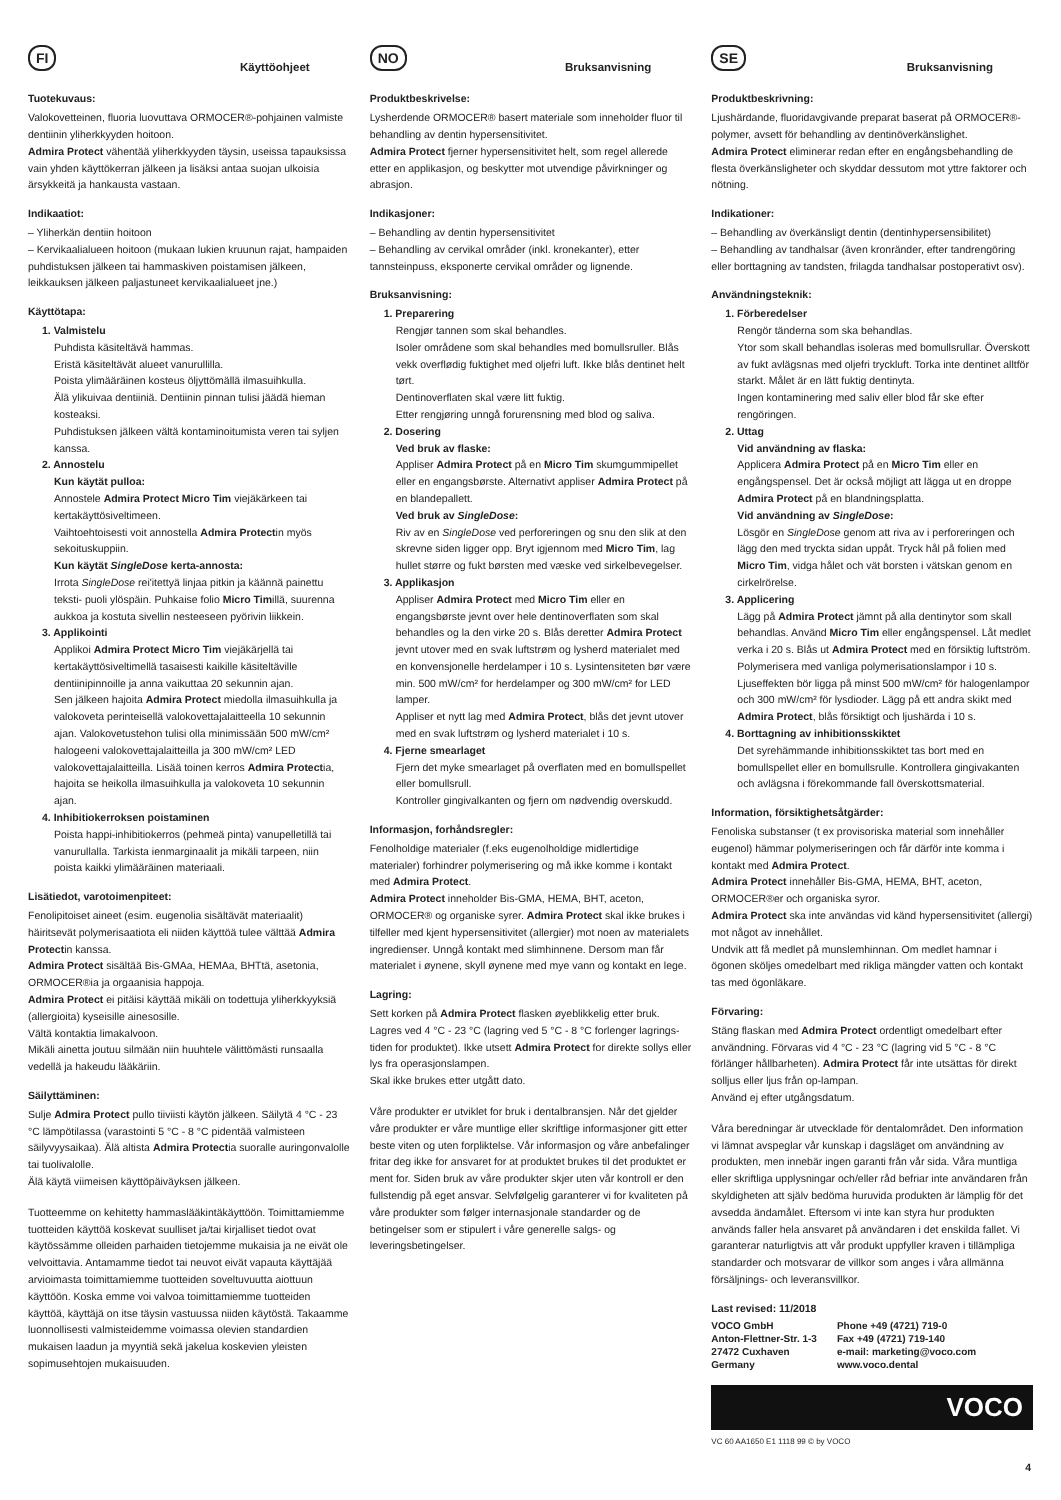FI Käyttöohjeet
Tuotekuvaus:
Valokovetteinen, fluoria luovuttava ORMOCER®-pohjainen valmiste dentiinin yliherkkyyden hoitoon.
Admira Protect vähentää yliherkkyyden täysin, useissa tapauksissa vain yhden käyttökerran jälkeen ja lisäksi antaa suojan ulkoisia ärsykkeitä ja hankausta vastaan.
Indikaatiot:
– Yliherkän dentiin hoitoon
– Kervikaalialueen hoitoon (mukaan lukien kruunun rajat, hampaiden puhdistuksen jälkeen tai hammaskiven poistamisen jälkeen, leikkauksen jälkeen paljastuneet kervikaalialueet jne.)
Käyttötapa:
1. Valmistelu
Puhdista käsiteltävä hammas.
Eristä käsiteltävät alueet vanurullilla.
Poista ylimääräinen kosteus öljyttömällä ilmasuihkulla.
Älä ylikuivaa dentiiniä. Dentiinin pinnan tulisi jäädä hieman kosteaksi.
Puhdistuksen jälkeen vältä kontaminoitumista veren tai syljen kanssa.
2. Annostelu
Kun käytät pulloa:
Annostele Admira Protect Micro Tim viejäkärkeen tai kertakäyttösiveltimeen.
Vaihtoehtoisesti voit annostella Admira Protectin myös sekoituskuppiin.
Kun käytät SingleDose kerta-annosta:
Irrota SingleDose rei'itettyä linjaa pitkin ja käännä painettu teksti- puoli ylöspäin. Puhkaise folio Micro Timillä, suurenna aukkoa ja kostuta sivellin nesteeseen pyörivin liikkein.
3. Applikointi
Applikoi Admira Protect Micro Tim viejäkärjellä tai kertakäyttösiveltimellä tasaisesti kaikille käsiteltäville dentiinipinnoille ja anna vaikuttaa 20 sekunnin ajan.
Sen jälkeen hajoita Admira Protect miedolla ilmasuihkulla ja valokoveta perinteisellä valokovettajalaitteella 10 sekunnin ajan. Valokovetustehon tulisi olla minimissään 500 mW/cm² halogeeni valokovettajalaitteilla ja 300 mW/cm² LED valokovettajalaitteilla. Lisää toinen kerros Admira Protectia, hajoita se heikolla ilmasuihkulla ja valokoveta 10 sekunnin ajan.
4. Inhibitiokerroksen poistaminen
Poista happi-inhibitiokerros (pehmeä pinta) vanupelletillä tai vanurullalla. Tarkista ienmarginaalit ja mikäli tarpeen, niin poista kaikki ylimääräinen materiaali.
Lisätiedot, varotoimenpiteet:
Fenolipitoiset aineet (esim. eugenolia sisältävät materiaalit) häiritsevät polymerisaatiota eli niiden käyttöä tulee välttää Admira Protectin kanssa.
Admira Protect sisältää Bis-GMAa, HEMAa, BHTtä, asetonia, ORMOCER®ia ja orgaanisia happoja.
Admira Protect ei pitäisi käyttää mikäli on todettuja yliherkkyyksiä (allergioita) kyseisille ainesosille.
Vältä kontaktia limakalvoon.
Mikäli ainetta joutuu silmään niin huuhtele välittömästi runsaalla vedellä ja hakeudu lääkäriin.
Säilyttäminen:
Sulje Admira Protect pullo tiiviisti käytön jälkeen. Säilytä 4 °C - 23 °C lämpötilassa (varastointi 5 °C - 8 °C pidentää valmisteen säilyvyysaikaa). Älä altista Admira Protectia suoralle auringonvalolle tai tuolivalolle.
Älä käytä viimeisen käyttöpäiväyksen jälkeen.
Tuotteemme on kehitetty hammaslääkintäkäyttöön. Toimittamiemme tuotteiden käyttöä koskevat suulliset ja/tai kirjalliset tiedot ovat käytössämme olleiden parhaiden tietojemme mukaisia ja ne eivät ole velvoittavia. Antamamme tiedot tai neuvot eivät vapauta käyttäjää arvioimasta toimittamiemme tuotteiden soveltuvuutta aiottuun käyttöön. Koska emme voi valvoa toimittamiemme tuotteiden käyttöä, käyttäjä on itse täysin vastuussa niiden käytöstä. Takaamme luonnollisesti valmisteidemme voimassa olevien standardien mukaisen laadun ja myyntiä sekä jakelua koskevien yleisten sopimusehtojen mukaisuuden.
NO Bruksanvisning
Produktbeskrivelse:
Lysherdende ORMOCER® basert materiale som inneholder fluor til behandling av dentin hypersensitivitet.
Admira Protect fjerner hypersensitivitet helt, som regel allerede etter en applikasjon, og beskytter mot utvendige påvirkninger og abrasjon.
Indikasjoner:
– Behandling av dentin hypersensitivitet
– Behandling av cervikal områder (inkl. kronekanter), etter tannsteinpuss, eksponerte cervikal områder og lignende.
Bruksanvisning:
1. Preparering
Rengjør tannen som skal behandles.
Isoler områdene som skal behandles med bomullsruller. Blås vekk overflødig fuktighet med oljefri luft. Ikke blås dentinet helt tørt.
Dentinoverflaten skal være litt fuktig.
Etter rengjøring unngå forurensning med blod og saliva.
2. Dosering
Ved bruk av flaske:
Appliser Admira Protect på en Micro Tim skumgummipellet eller en engangsbørste. Alternativt appliser Admira Protect på en blandepallett.
Ved bruk av SingleDose:
Riv av en SingleDose ved perforeringen og snu den slik at den skrevne siden ligger opp. Bryt igjennom med Micro Tim, lag hullet større og fukt børsten med væske ved sirkelbevegelser.
3. Applikasjon
Appliser Admira Protect med Micro Tim eller en engangsbørste jevnt over hele dentinoverflaten som skal behandles og la den virke 20 s. Blås deretter Admira Protect jevnt utover med en svak luftstrøm og lysherd materialet med en konvensjonelle herdelamper i 10 s. Lysintensiteten bør være min. 500 mW/cm² for herdelamper og 300 mW/cm² for LED lamper.
Appliser et nytt lag med Admira Protect, blås det jevnt utover med en svak luftstrøm og lysherd materialet i 10 s.
4. Fjerne smearlaget
Fjern det myke smearlaget på overflaten med en bomullspellet eller bomullsrull.
Kontroller gingivalkanten og fjern om nødvendig overskudd.
Informasjon, forhåndsregler:
Fenolholdige materialer (f.eks eugenolholdige midlertidige materialer) forhindrer polymerisering og må ikke komme i kontakt med Admira Protect.
Admira Protect inneholder Bis-GMA, HEMA, BHT, aceton, ORMOCER® og organiske syrer. Admira Protect skal ikke brukes i tilfeller med kjent hypersensitivitet (allergier) mot noen av materialets ingredienser. Unngå kontakt med slimhinnene. Dersom man får materialet i øynene, skyll øynene med mye vann og kontakt en lege.
Lagring:
Sett korken på Admira Protect flasken øyeblikkelig etter bruk. Lagres ved 4 °C - 23 °C (lagring ved 5 °C - 8 °C forlenger lagrings-tiden for produktet). Ikke utsett Admira Protect for direkte sollys eller lys fra operasjonslampen.
Skal ikke brukes etter utgått dato.
Våre produkter er utviklet for bruk i dentalbransjen. Når det gjelder våre produkter er våre muntlige eller skriftlige informasjoner gitt etter beste viten og uten forpliktelse. Vår informasjon og våre anbefalinger fritar deg ikke for ansvaret for at produktet brukes til det produktet er ment for. Siden bruk av våre produkter skjer uten vår kontroll er den fullstendig på eget ansvar. Selvfølgelig garanterer vi for kvaliteten på våre produkter som følger internasjonale standarder og de betingelser som er stipulert i våre generelle salgs- og leveringsbetingelser.
SE Bruksanvisning
Produktbeskrivning:
Ljushärdande, fluoridavgivande preparat baserat på ORMOCER®-polymer, avsett för behandling av dentinöverkänslighet.
Admira Protect eliminerar redan efter en engångsbehandling de flesta överkänsligheter och skyddar dessutom mot yttre faktorer och nötning.
Indikationer:
– Behandling av överkänsligt dentin (dentinhypersensibilitet)
– Behandling av tandhalsar (även kronränder, efter tandrengöring eller borttagning av tandsten, frilagda tandhalsar postoperativt osv).
Användningsteknik:
1. Förberedelser
Rengör tänderna som ska behandlas.
Ytor som skall behandlas isoleras med bomullsrullar. Överskott av fukt avlägsnas med oljefri tryckluft. Torka inte dentinet alltför starkt. Målet är en lätt fuktig dentinyta.
Ingen kontaminering med saliv eller blod får ske efter rengöringen.
2. Uttag
Vid användning av flaska:
Applicera Admira Protect på en Micro Tim eller en engångspensel. Det är också möjligt att lägga ut en droppe Admira Protect på en blandningsplatta.
Vid användning av SingleDose:
Lösgör en SingleDose genom att riva av i perforeringen och lägg den med tryckta sidan uppåt. Tryck hål på folien med Micro Tim, vidga hålet och vät borsten i vätskan genom en cirkelrörelse.
3. Applicering
Lägg på Admira Protect jämnt på alla dentinytor som skall behandlas. Använd Micro Tim eller engångspensel. Låt medlet verka i 20 s. Blås ut Admira Protect med en försiktig luftström. Polymerisera med vanliga polymerisationslampor i 10 s. Ljuseffekten bör ligga på minst 500 mW/cm² för halogenlampor och 300 mW/cm² för lysdioder. Lägg på ett andra skikt med Admira Protect, blås försiktigt och ljushärda i 10 s.
4. Borttagning av inhibitionsskiktet
Det syrehämmande inhibitionsskiktet tas bort med en bomullspellet eller en bomullsrulle. Kontrollera gingivakanten och avlägsna i förekommande fall överskottsmaterial.
Information, försiktighetsåtgärder:
Fenoliska substanser (t ex provisoriska material som innehåller eugenol) hämmar polymeriseringen och får därför inte komma i kontakt med Admira Protect.
Admira Protect innehåller Bis-GMA, HEMA, BHT, aceton, ORMOCER®er och organiska syror.
Admira Protect ska inte användas vid känd hypersensitivitet (allergi) mot något av innehållet.
Undvik att få medlet på munslemhinnan. Om medlet hamnar i ögonen sköljes omedelbart med rikliga mängder vatten och kontakt tas med ögonläkare.
Förvaring:
Stäng flaskan med Admira Protect ordentligt omedelbart efter användning. Förvaras vid 4 °C - 23 °C (lagring vid 5 °C - 8 °C förlänger hållbarheten). Admira Protect får inte utsättas för direkt solljus eller ljus från op-lampan.
Använd ej efter utgångsdatum.
Våra beredningar är utvecklade för dentalområdet. Den information vi lämnat avspeglar vår kunskap i dagsläget om användning av produkten, men innebär ingen garanti från vår sida. Våra muntliga eller skriftliga upplysningar och/eller råd befriar inte användaren från skyldigheten att själv bedöma huruvida produkten är lämplig för det avsedda ändamålet. Eftersom vi inte kan styra hur produkten används faller hela ansvaret på användaren i det enskilda fallet. Vi garanterar naturligtvis att vår produkt uppfyller kraven i tillämpliga standarder och motsvarar de villkor som anges i våra allmänna försäljnings- och leveransvillkor.
Last revised: 11/2018
VOCO GmbH
Anton-Flettner-Str. 1-3
27472 Cuxhaven
Germany
Phone +49 (4721) 719-0
Fax +49 (4721) 719-140
e-mail: marketing@voco.com
www.voco.dental
VOCO
VC 60 AA1650 E1 1118 99 © by VOCO
4